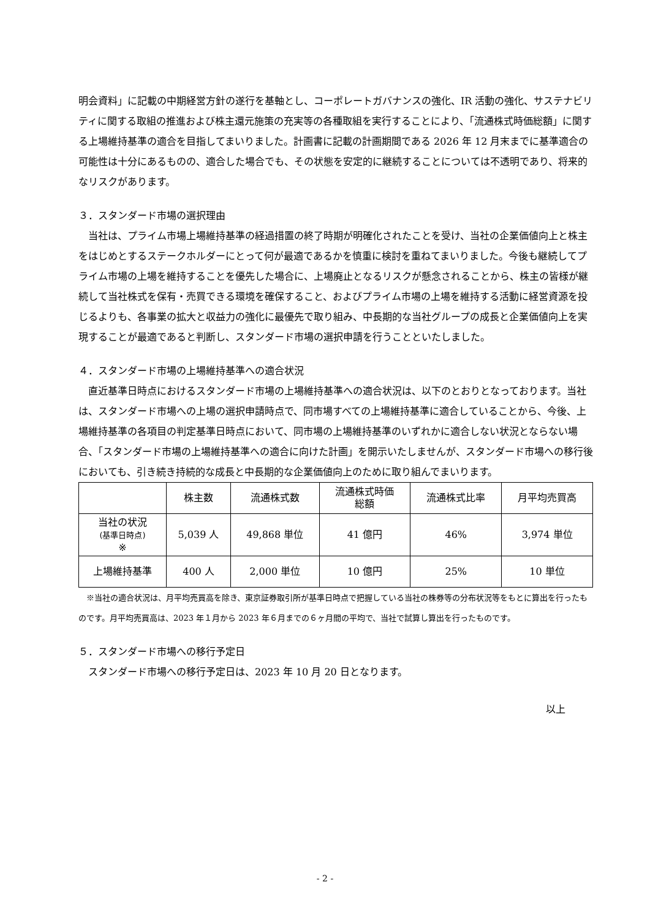明会資料」に記載の中期経営方針の遂行を基軸とし、コーポレートガバナンスの強化、IR 活動の強化、サステナビリティに関する取組の推進および株主還元施策の充実等の各種取組を実行することにより、「流通株式時価総額」に関する上場維持基準の適合を目指してまいりました。計画書に記載の計画期間である 2026 年 12 月末までに基準適合の可能性は十分にあるものの、適合した場合でも、その状態を安定的に継続することについては不透明であり、将来的なリスクがあります。
３．スタンダード市場の選択理由
当社は、プライム市場上場維持基準の経過措置の終了時期が明確化されたことを受け、当社の企業価値向上と株主をはじめとするステークホルダーにとって何が最適であるかを慎重に検討を重ねてまいりました。今後も継続してプライム市場の上場を維持することを優先した場合に、上場廃止となるリスクが懸念されることから、株主の皆様が継続して当社株式を保有・売買できる環境を確保すること、およびプライム市場の上場を維持する活動に経営資源を投じるよりも、各事業の拡大と収益力の強化に最優先で取り組み、中長期的な当社グループの成長と企業価値向上を実現することが最適であると判断し、スタンダード市場の選択申請を行うことといたしました。
４．スタンダード市場の上場維持基準への適合状況
直近基準日時点におけるスタンダード市場の上場維持基準への適合状況は、以下のとおりとなっております。当社は、スタンダード市場への上場の選択申請時点で、同市場すべての上場維持基準に適合していることから、今後、上場維持基準の各項目の判定基準日時点において、同市場の上場維持基準のいずれかに適合しない状況とならない場合、「スタンダード市場の上場維持基準への適合に向けた計画」を開示いたしませんが、スタンダード市場への移行後においても、引き続き持続的な成長と中長期的な企業価値向上のために取り組んでまいります。
| | 株主数 | 流通株式数 | 流通株式時価 総額 | 流通株式比率 | 月平均売買高 |
| --- | --- | --- | --- | --- | --- |
| 当社の状況 (基準日時点) ※ | 5,039 人 | 49,868 単位 | 41 億円 | 46% | 3,974 単位 |
| 上場維持基準 | 400 人 | 2,000 単位 | 10 億円 | 25% | 10 単位 |
※当社の適合状況は、月平均売買高を除き、東京証券取引所が基準日時点で把握している当社の株券等の分布状況等をもとに算出を行ったものです。月平均売買高は、2023 年１月から 2023 年６月までの６ヶ月間の平均で、当社で試算し算出を行ったものです。
５．スタンダード市場への移行予定日
スタンダード市場への移行予定日は、2023 年 10 月 20 日となります。
以上
- 2 -